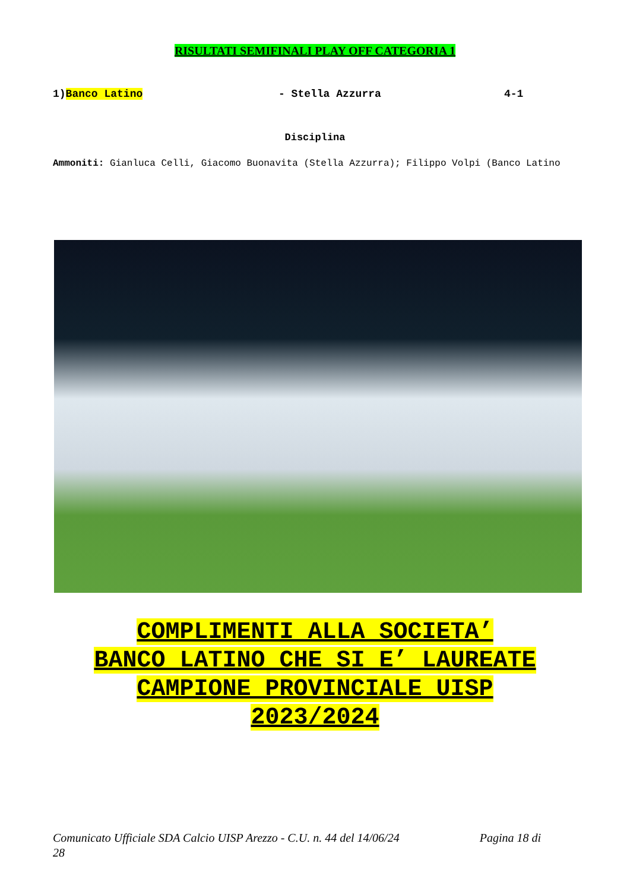RISULTATI SEMIFINALI PLAY OFF CATEGORIA 1
1)Banco Latino - Stella Azzurra 4-1
Disciplina
Ammoniti: Gianluca Celli, Giacomo Buonavita (Stella Azzurra); Filippo Volpi (Banco Latino
COMPLIMENTI ALLA SOCIETA’
BANCO LATINO CHE SI E’ LAUREATE
CAMPIONE PROVINCIALE UISP
2023/2024
Comunicato Ufficiale SDA Calcio UISP Arezzo - C.U. n. 44 del 14/06/24 Pagina 18 di
28